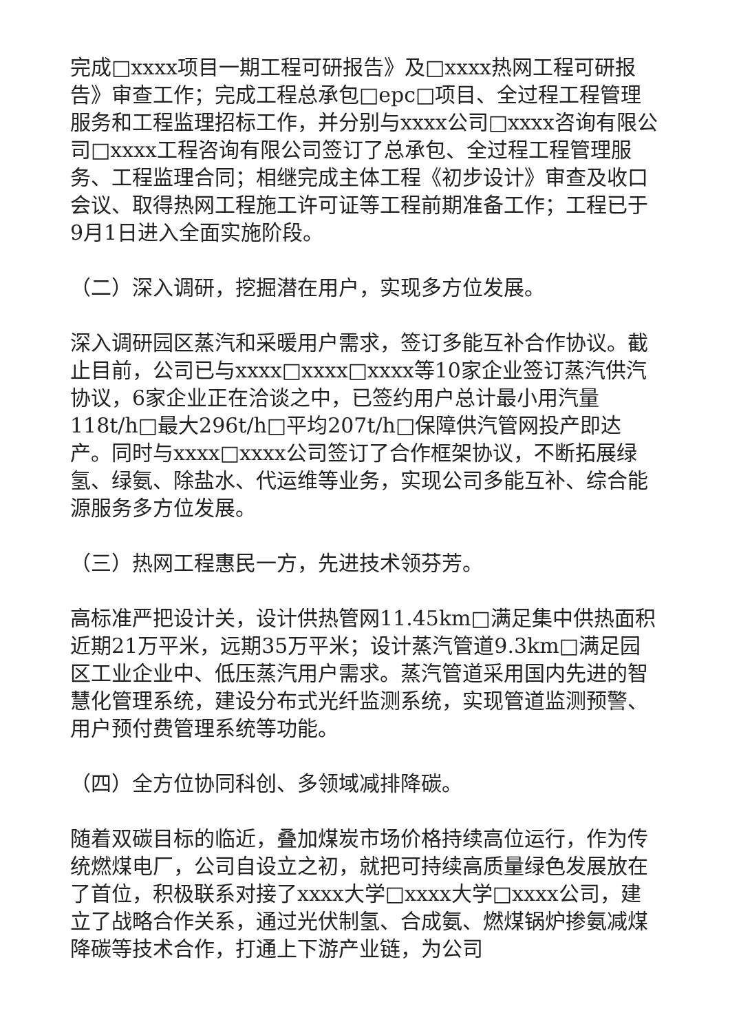完成□xxxx项目一期工程可研报告》及□xxxx热网工程可研报告》审查工作；完成工程总承包□epc□项目、全过程工程管理服务和工程监理招标工作，并分别与xxxx公司□xxxx咨询有限公司□xxxx工程咨询有限公司签订了总承包、全过程工程管理服务、工程监理合同；相继完成主体工程《初步设计》审查及收口会议、取得热网工程施工许可证等工程前期准备工作；工程已于9月1日进入全面实施阶段。
（二）深入调研，挖掘潜在用户，实现多方位发展。
深入调研园区蒸汽和采暖用户需求，签订多能互补合作协议。截止目前，公司已与xxxx□xxxx□xxxx等10家企业签订蒸汽供汽协议，6家企业正在洽谈之中，已签约用户总计最小用汽量118t/h□最大296t/h□平均207t/h□保障供汽管网投产即达产。同时与xxxx□xxxx公司签订了合作框架协议，不断拓展绿氢、绿氨、除盐水、代运维等业务，实现公司多能互补、综合能源服务多方位发展。
（三）热网工程惠民一方，先进技术领芬芳。
高标准严把设计关，设计供热管网11.45km□满足集中供热面积近期21万平米，远期35万平米；设计蒸汽管道9.3km□满足园区工业企业中、低压蒸汽用户需求。蒸汽管道采用国内先进的智慧化管理系统，建设分布式光纤监测系统，实现管道监测预警、用户预付费管理系统等功能。
（四）全方位协同科创、多领域减排降碳。
随着双碳目标的临近，叠加煤炭市场价格持续高位运行，作为传统燃煤电厂，公司自设立之初，就把可持续高质量绿色发展放在了首位，积极联系对接了xxxx大学□xxxx大学□xxxx公司，建立了战略合作关系，通过光伏制氢、合成氨、燃煤锅炉掺氨减煤降碳等技术合作，打通上下游产业链，为公司